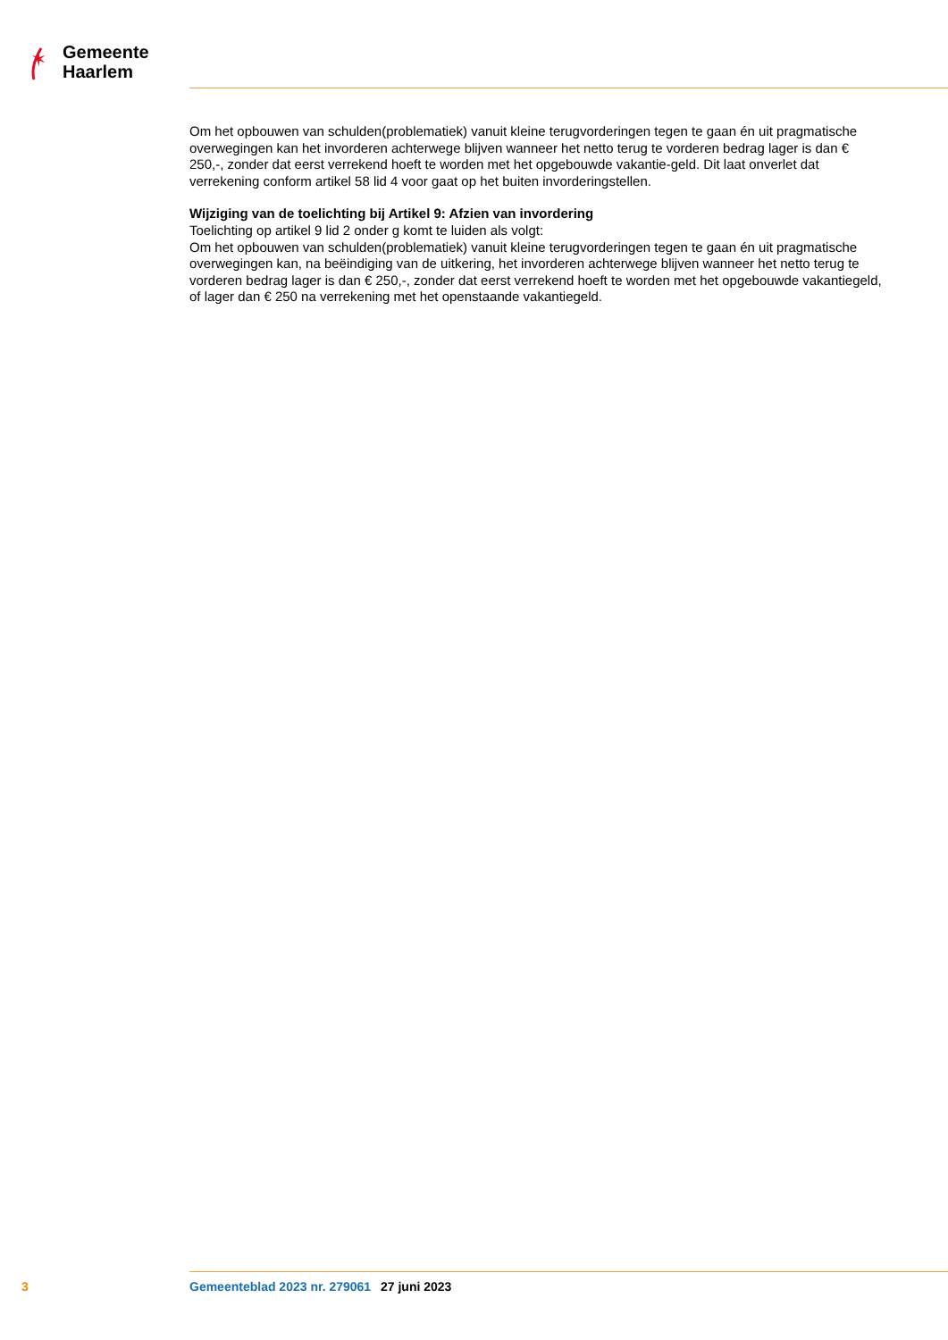✶
Gemeente
Haarlem
Om het opbouwen van schulden(problematiek) vanuit kleine terugvorderingen tegen te gaan én uit pragmatische overwegingen kan het invorderen achterwege blijven wanneer het netto terug te vorderen bedrag lager is dan € 250,-, zonder dat eerst verrekend hoeft te worden met het opgebouwde vakantie-geld. Dit laat onverlet dat verrekening conform artikel 58 lid 4 voor gaat op het buiten invorderingstellen.
Wijziging van de toelichting bij Artikel 9: Afzien van invordering
Toelichting op artikel 9 lid 2 onder g komt te luiden als volgt:
Om het opbouwen van schulden(problematiek) vanuit kleine terugvorderingen tegen te gaan én uit pragmatische overwegingen kan, na beëindiging van de uitkering, het invorderen achterwege blijven wanneer het netto terug te vorderen bedrag lager is dan € 250,-, zonder dat eerst verrekend hoeft te worden met het opgebouwde vakantiegeld, of lager dan € 250 na verrekening met het openstaande vakantiegeld.
3 Gemeenteblad 2023 nr. 279061 27 juni 2023